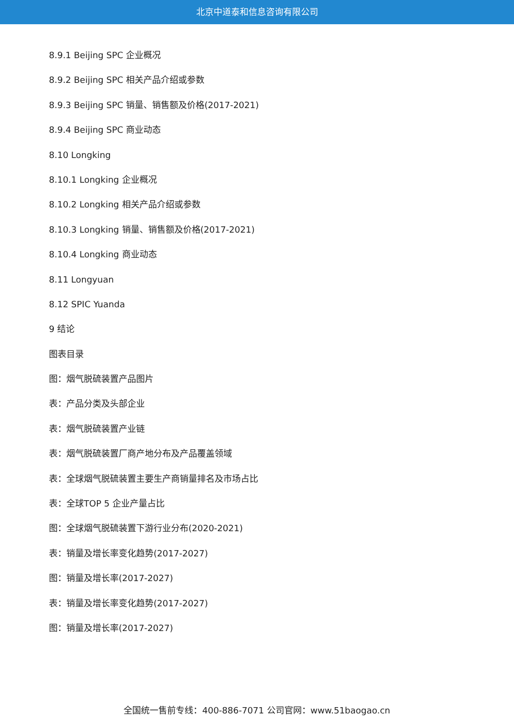北京中道泰和信息咨询有限公司
8.9.1 Beijing SPC 企业概况
8.9.2 Beijing SPC 相关产品介绍或参数
8.9.3 Beijing SPC 销量、销售额及价格(2017-2021)
8.9.4 Beijing SPC 商业动态
8.10 Longking
8.10.1 Longking 企业概况
8.10.2 Longking 相关产品介绍或参数
8.10.3 Longking 销量、销售额及价格(2017-2021)
8.10.4 Longking 商业动态
8.11 Longyuan
8.12 SPIC Yuanda
9 结论
图表目录
图：烟气脱硫装置产品图片
表：产品分类及头部企业
表：烟气脱硫装置产业链
表：烟气脱硫装置厂商产地分布及产品覆盖领域
表：全球烟气脱硫装置主要生产商销量排名及市场占比
表：全球TOP 5 企业产量占比
图：全球烟气脱硫装置下游行业分布(2020-2021)
表：销量及增长率变化趋势(2017-2027)
图：销量及增长率(2017-2027)
表：销量及增长率变化趋势(2017-2027)
图：销量及增长率(2017-2027)
全国统一售前专线：400-886-7071 公司官网：www.51baogao.cn